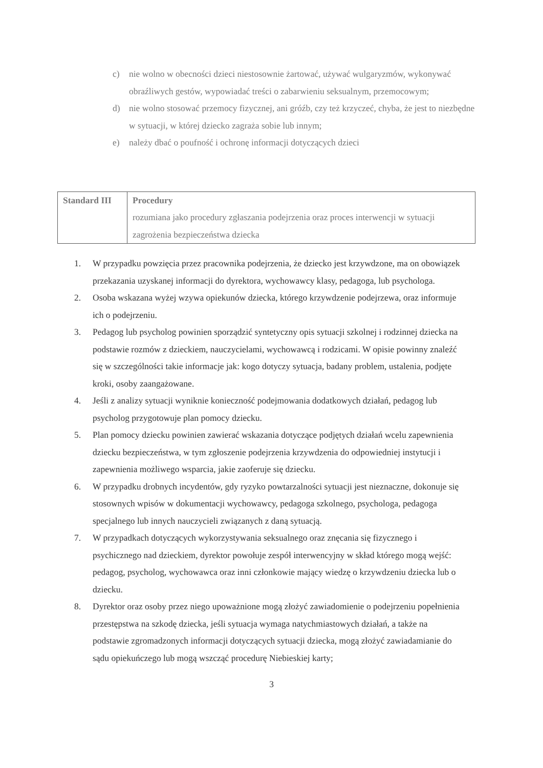c) nie wolno w obecności dzieci niestosownie żartować, używać wulgaryzmów, wykonywać obraźliwych gestów, wypowiadać treści o zabarwieniu seksualnym, przemocowym;
d) nie wolno stosować przemocy fizycznej, ani gróźb, czy też krzyczeć, chyba, że jest to niezbędne w sytuacji, w której dziecko zagraża sobie lub innym;
e) należy dbać o poufność i ochronę informacji dotyczących dzieci
| Standard III | Procedury rozumiana jako procedury zgłaszania podejrzenia oraz proces interwencji w sytuacji zagrożenia bezpieczeństwa dziecka |
1. W przypadku powzięcia przez pracownika podejrzenia, że dziecko jest krzywdzone, ma on obowiązek przekazania uzyskanej informacji do dyrektora, wychowawcy klasy, pedagoga, lub psychologa.
2. Osoba wskazana wyżej wzywa opiekunów dziecka, którego krzywdzenie podejrzewa, oraz informuje ich o podejrzeniu.
3. Pedagog lub psycholog powinien sporządzić syntetyczny opis sytuacji szkolnej i rodzinnej dziecka na podstawie rozmów z dzieckiem, nauczycielami, wychowawcą i rodzicami. W opisie powinny znaleźć się w szczególności takie informacje jak: kogo dotyczy sytuacja, badany problem, ustalenia, podjęte kroki, osoby zaangażowane.
4. Jeśli z analizy sytuacji wyniknie konieczność podejmowania dodatkowych działań, pedagog lub psycholog przygotowuje plan pomocy dziecku.
5. Plan pomocy dziecku powinien zawierać wskazania dotyczące podjętych działań wcelu zapewnienia dziecku bezpieczeństwa, w tym zgłoszenie podejrzenia krzywdzenia do odpowiedniej instytucji i zapewnienia możliwego wsparcia, jakie zaoferuje się dziecku.
6. W przypadku drobnych incydentów, gdy ryzyko powtarzalności sytuacji jest nieznaczne, dokonuje się stosownych wpisów w dokumentacji wychowawcy, pedagoga szkolnego, psychologa, pedagoga specjalnego lub innych nauczycieli związanych z daną sytuacją.
7. W przypadkach dotyczących wykorzystywania seksualnego oraz znęcania się fizycznego i psychicznego nad dzieckiem, dyrektor powołuje zespół interwencyjny w skład którego mogą wejść: pedagog, psycholog, wychowawca oraz inni członkowie mający wiedzę o krzywdzeniu dziecka lub o dziecku.
8. Dyrektor oraz osoby przez niego upoważnione mogą złożyć zawiadomienie o podejrzeniu popełnienia przestępstwa na szkodę dziecka, jeśli sytuacja wymaga natychmiastowych działań, a także na podstawie zgromadzonych informacji dotyczących sytuacji dziecka, mogą złożyć zawiadamianie do sądu opiekuńczego lub mogą wszcząć procedurę Niebieskiej karty;
3